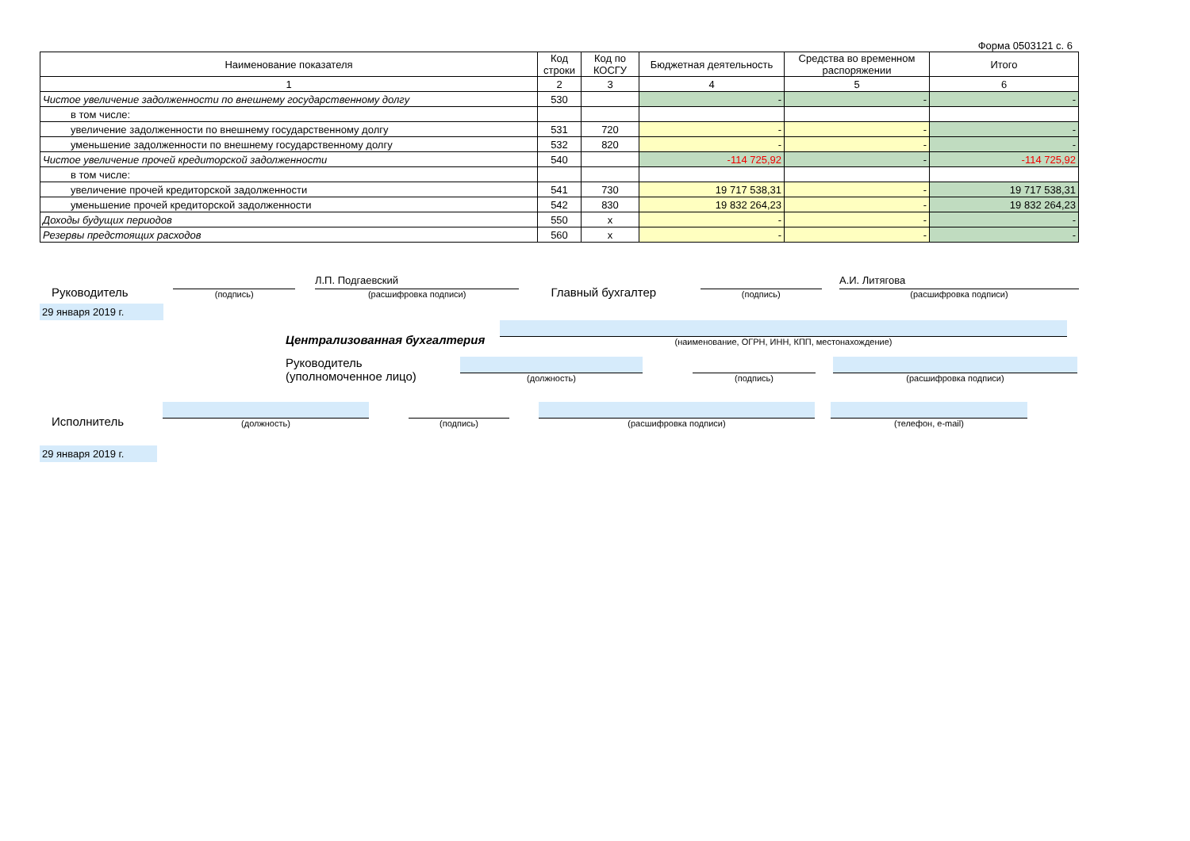Форма 0503121 с. 6
| Наименование показателя | Код строки | Код по КОСГУ | Бюджетная деятельность | Средства во временном распоряжении | Итого |
| --- | --- | --- | --- | --- | --- |
| 1 | 2 | 3 | 4 | 5 | 6 |
| Чистое увеличение задолженности по внешнему государственному долгу | 530 | | - | - | - |
| в том числе: | | | | | |
| увеличение задолженности по внешнему государственному долгу | 531 | 720 | - | - | - |
| уменьшение задолженности по внешнему государственному долгу | 532 | 820 | - | - | - |
| Чистое увеличение прочей кредиторской задолженности | 540 | | -114 725,92 | - | -114 725,92 |
| в том числе: | | | | | |
| увеличение прочей кредиторской задолженности | 541 | 730 | 19 717 538,31 | - | 19 717 538,31 |
| уменьшение прочей кредиторской задолженности | 542 | 830 | 19 832 264,23 | - | 19 832 264,23 |
| Доходы будущих периодов | 550 | x | - | - | - |
| Резервы предстоящих расходов | 560 | x | - | - | - |
Руководитель
(подпись)
Л.П. Подгаевский
(расшифровка подписи)
Главный бухгалтер
(подпись)
А.И. Литягова
(расшифровка подписи)
29 января 2019 г.
Централизованная бухгалтерия
(наименование, ОГРН, ИНН, КПП, местонахождение)
Руководитель
(уполномоченное лицо)
(должность)
(подпись)
(расшифровка подписи)
Исполнитель
(должность)
(подпись)
(расшифровка подписи)
(телефон, e-mail)
29 января 2019 г.